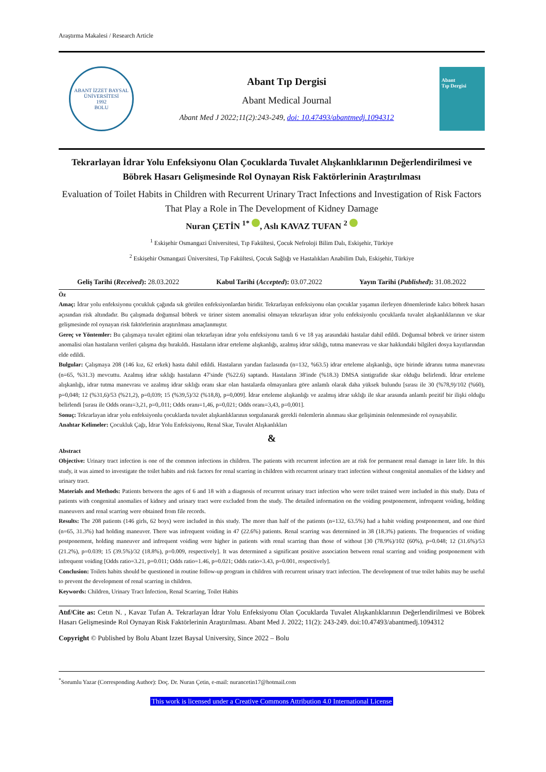Araştırma Makalesi / Research Article
ABANT İZZET BAYSAL ÜNİVERSİTESİ
1992
BOLU
Abant Tıp Dergisi
Abant Medical Journal
Abant Med J 2022;11(2):243-249, doi: 10.47493/abantmedj.1094312
Abant
Tıp Dergisi
Tekrarlayan İdrar Yolu Enfeksiyonu Olan Çocuklarda Tuvalet Alışkanlıklarının Değerlendirilmesi ve Böbrek Hasarı Gelişmesinde Rol Oynayan Risk Faktörlerinin Araştırılması
Evaluation of Toilet Habits in Children with Recurrent Urinary Tract Infections and Investigation of Risk Factors That Play a Role in The Development of Kidney Damage
Nuran ÇETİN <sup>1*</sup> , Aslı KAVAZ TUFAN <sup>2</sup>
<sup>1</sup> Eskişehir Osmangazi Üniversitesi, Tıp Fakültesi, Çocuk Nefroloji Bilim Dalı, Eskişehir, Türkiye
<sup>2</sup> Eskişehir Osmangazi Üniversitesi, Tıp Fakültesi, Çocuk Sağlığı ve Hastalıkları Anabilim Dalı, Eskişehir, Türkiye
Geliş Tarihi (Received): 28.03.2022 Kabul Tarihi (Accepted): 03.07.2022 Yayın Tarihi (Published): 31.08.2022
Öz
Amaç: İdrar yolu enfeksiyonu çocukluk çağında sık görülen enfeksiyonlardan biridir. Tekrarlayan enfeksiyonu olan çocuklar yaşamın ilerleyen dönemlerinde kalıcı böbrek hasarı açısından risk altındadır. Bu çalışmada doğumsal böbrek ve üriner sistem anomalisi olmayan tekrarlayan idrar yolu enfeksiyonlu çocuklarda tuvalet alışkanlıklarının ve skar gelişmesinde rol oynayan risk faktörlerinin araştırılması amaçlanmıştır.
Gereç ve Yöntemler: Bu çalışmaya tuvalet eğitimi olan tekrarlayan idrar yolu enfeksiyonu tanılı 6 ve 18 yaş arasındaki hastalar dahil edildi. Doğumsal böbrek ve üriner sistem anomalisi olan hastaların verileri çalışma dışı bırakıldı. Hastaların idrar erteleme alışkanlığı, azalmış idrar sıklığı, tutma manevrası ve skar hakkındaki bilgileri dosya kayıtlarından elde edildi.
Bulgular: Çalışmaya 208 (146 kız, 62 erkek) hasta dahil edildi. Hastaların yarıdan fazlasında (n=132, %63.5) idrar erteleme alışkanlığı, üçte birinde idrarını tutma manevrası (n=65, %31.3) mevcuttu. Azalmış idrar sıklığı hastaların 47'sinde (%22.6) saptandı. Hastaların 38'inde (%18.3) DMSA sintigrafide skar olduğu belirlendi. İdrar erteleme alışkanlığı, idrar tutma manevrası ve azalmış idrar sıklığı oranı skar olan hastalarda olmayanlara göre anlamlı olarak daha yüksek bulundu [sırası ile 30 (%78,9)/102 (%60), p=0,048; 12 (%31,6)/53 (%21,2), p=0,039; 15 (%39,5)/32 (%18,8), p=0,009]. İdrar erteleme alışkanlığı ve azalmış idrar sıklığı ile skar arasında anlamlı pozitif bir ilişki olduğu belirlendi [sırası ile Odds oranı=3,21, p=0,.011; Odds oranı=1,46, p=0,021; Odds oranı=3,43, p=0,001].
Sonuç: Tekrarlayan idrar yolu enfeksiyonlu çocuklarda tuvalet alışkanlıklarının sorgulanarak gerekli önlemlerin alınması skar gelişiminin önlenmesinde rol oynayabilir.
Anahtar Kelimeler: Çocukluk Çağı, İdrar Yolu Enfeksiyonu, Renal Skar, Tuvalet Alışkanlıkları
&
Abstract
Objective: Urinary tract infection is one of the common infections in children. The patients with recurrent infection are at risk for permanent renal damage in later life. In this study, it was aimed to investigate the toilet habits and risk factors for renal scarring in children with recurrent urinary tract infection without congenital anomalies of the kidney and urinary tract.
Materials and Methods: Patients between the ages of 6 and 18 with a diagnosis of recurrent urinary tract infection who were toilet trained were included in this study. Data of patients with congenital anomalies of kidney and urinary tract were excluded from the study. The detailed information on the voiding postponement, infrequent voiding, holding maneuvers and renal scarring were obtained from file records.
Results: The 208 patients (146 girls, 62 boys) were included in this study. The more than half of the patients (n=132, 63.5%) had a habit voiding postponement, and one third (n=65, 31.3%) had holding maneuver. There was infrequent voiding in 47 (22.6%) patients. Renal scarring was determined in 38 (18.3%) patients. The frequencies of voiding postponement, holding maneuver and infrequent voiding were higher in patients with renal scarring than those of without [30 (78.9%)/102 (60%), p=0.048; 12 (31.6%)/53 (21.2%), p=0.039; 15 (39.5%)/32 (18.8%), p=0.009, respectively]. It was determined a significant positive association between renal scarring and voiding postponement with infrequent voiding [Odds ratio=3.21, p=0.011; Odds ratio=1.46, p=0.021; Odds ratio=3.43, p=0.001, respectively].
Conclusion: Toilets habits should be questioned in routine follow-up program in children with recurrent urinary tract infection. The development of true toilet habits may be useful to prevent the development of renal scarring in children.
Keywords: Children, Urinary Tract İnfection, Renal Scarring, Toilet Habits
Atıf/Cite as: Cetın N. , Kavaz Tufan A. Tekrarlayan İdrar Yolu Enfeksiyonu Olan Çocuklarda Tuvalet Alışkanlıklarının Değerlendirilmesi ve Böbrek Hasarı Gelişmesinde Rol Oynayan Risk Faktörlerinin Araştırılması. Abant Med J. 2022; 11(2): 243-249. doi:10.47493/abantmedj.1094312
Copyright © Published by Bolu Abant Izzet Baysal University, Since 2022 – Bolu
<sup>*</sup> Sorumlu Yazar (Corresponding Author): Doç. Dr. Nuran Çetin, e-mail: nurancetin17@hotmail.com
This work is licensed under a Creative Commons Attribution 4.0 International License